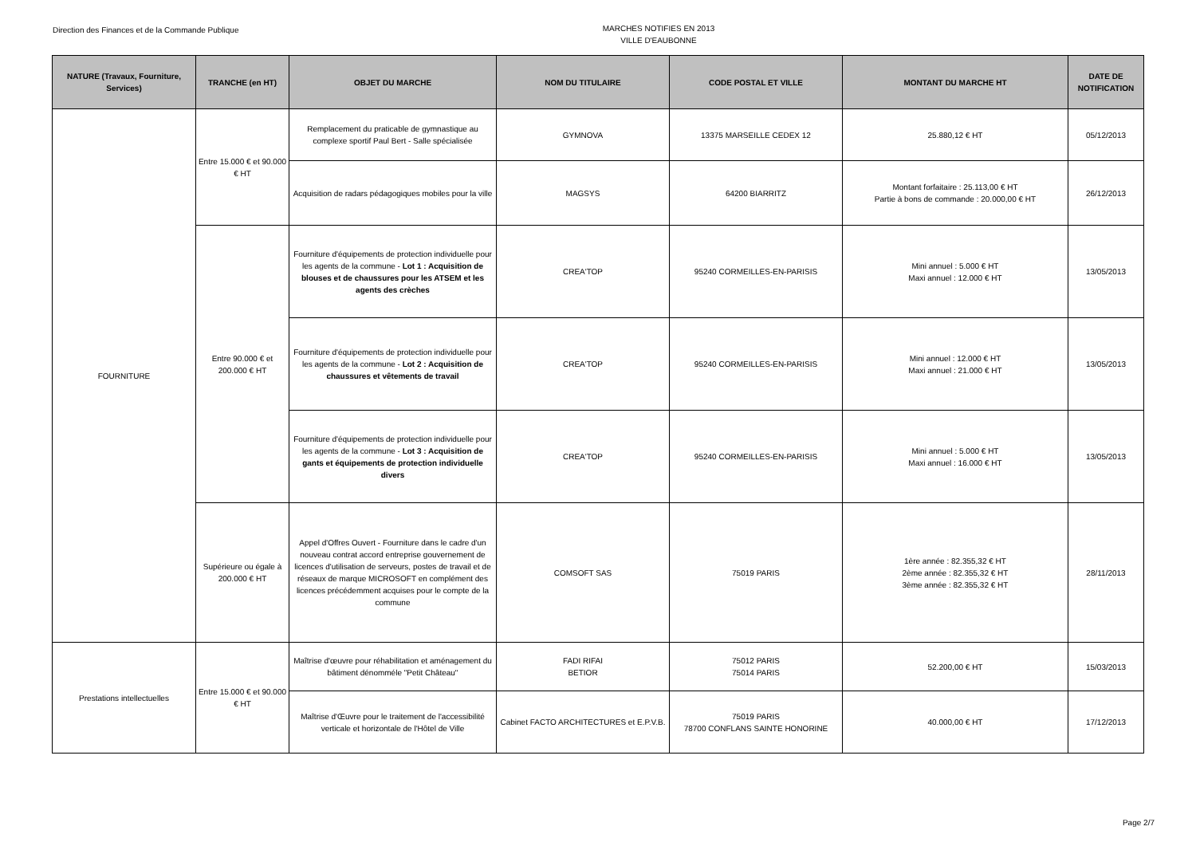Direction des Finances et de la Commande Publique
MARCHES NOTIFIES EN 2013
VILLE D'EAUBONNE
| NATURE (Travaux, Fourniture, Services) | TRANCHE (en HT) | OBJET DU MARCHE | NOM DU TITULAIRE | CODE POSTAL ET VILLE | MONTANT DU MARCHE HT | DATE DE NOTIFICATION |
| --- | --- | --- | --- | --- | --- | --- |
| FOURNITURE | Entre 15.000 € et 90.000 € HT | Remplacement du praticable de gymnastique au complexe sportif Paul Bert - Salle spécialisée | GYMNOVA | 13375 MARSEILLE CEDEX 12 | 25.880,12 € HT | 05/12/2013 |
| | | Acquisition de radars pédagogiques mobiles pour la ville | MAGSYS | 64200 BIARRITZ | Montant forfaitaire : 25.113,00 € HT Partie à bons de commande : 20.000,00 € HT | 26/12/2013 |
| | Entre 90.000 € et 200.000 € HT | Fourniture d'équipements de protection individuelle pour les agents de la commune - Lot 1 : Acquisition de blouses et de chaussures pour les ATSEM et les agents des crèches | CREA'TOP | 95240 CORMEILLES-EN-PARISIS | Mini annuel : 5.000 € HT Maxi annuel : 12.000 € HT | 13/05/2013 |
| | | Fourniture d'équipements de protection individuelle pour les agents de la commune - Lot 2 : Acquisition de chaussures et vêtements de travail | CREA'TOP | 95240 CORMEILLES-EN-PARISIS | Mini annuel : 12.000 € HT Maxi annuel : 21.000 € HT | 13/05/2013 |
| | | Fourniture d'équipements de protection individuelle pour les agents de la commune - Lot 3 : Acquisition de gants et équipements de protection individuelle divers | CREA'TOP | 95240 CORMEILLES-EN-PARISIS | Mini annuel : 5.000 € HT Maxi annuel : 16.000 € HT | 13/05/2013 |
| | Supérieure ou égale à 200.000 € HT | Appel d'Offres Ouvert - Fourniture dans le cadre d'un nouveau contrat accord entreprise gouvernement de licences d'utilisation de serveurs, postes de travail et de réseaux de marque MICROSOFT en complément des licences précédemment acquises pour le compte de la commune | COMSOFT SAS | 75019 PARIS | 1ère année : 82.355,32 € HT 2ème année : 82.355,32 € HT 3ème année : 82.355,32 € HT | 28/11/2013 |
| Prestations intellectuelles | Entre 15.000 € et 90.000 € HT | Maîtrise d'œuvre pour réhabilitation et aménagement du bâtiment dénomméle "Petit Château" | FADI RIFAI BETIOR | 75012 PARIS 75014 PARIS | 52.200,00 € HT | 15/03/2013 |
| | | Maîtrise d'Œuvre pour le traitement de l'accessibilité verticale et horizontale de l'Hôtel de Ville | Cabinet FACTO ARCHITECTURES et E.P.V.B. | 75019 PARIS 78700 CONFLANS SAINTE HONORINE | 40.000,00 € HT | 17/12/2013 |
Page 2/7